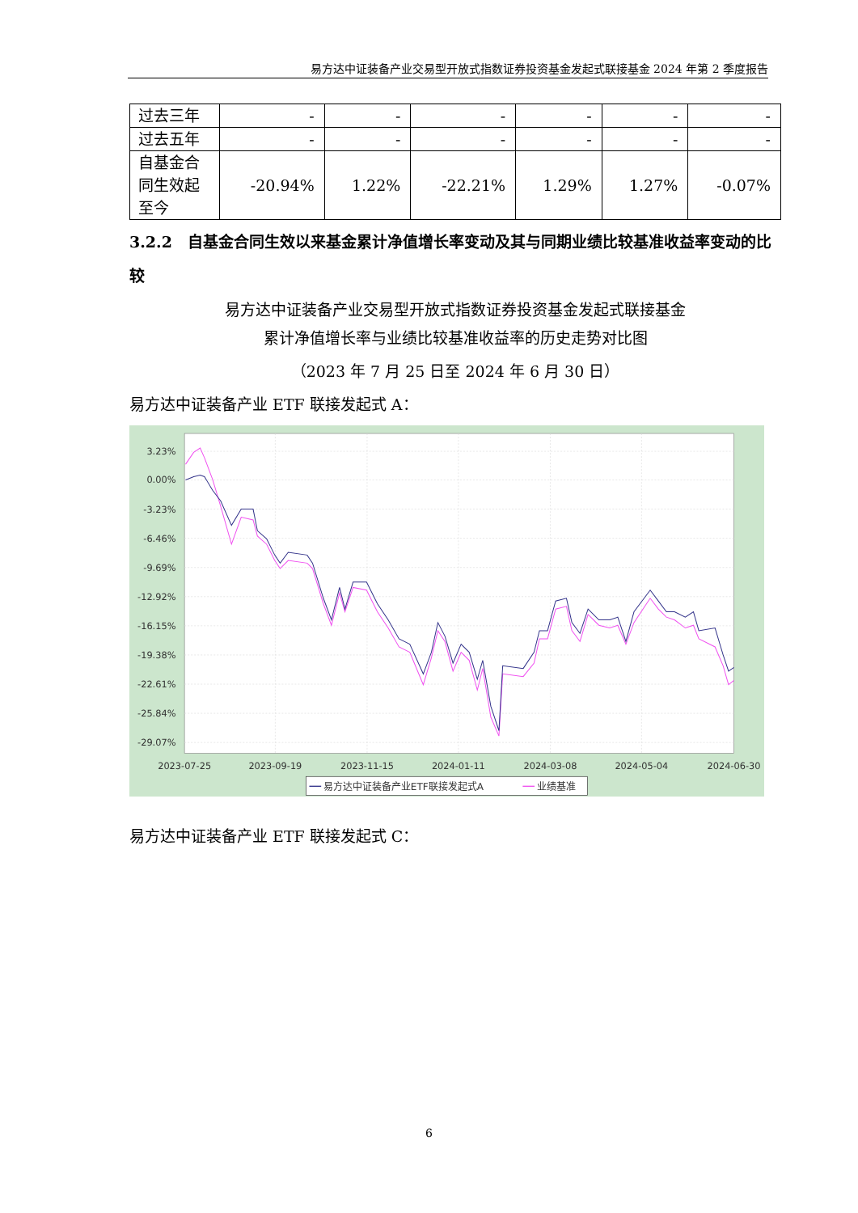易方达中证装备产业交易型开放式指数证券投资基金发起式联接基金 2024 年第 2 季度报告
| 过去三年 | - | - | - | - | - | - |
| 过去五年 | - | - | - | - | - | - |
| 自基金合同生效起至今 | -20.94% | 1.22% | -22.21% | 1.29% | 1.27% | -0.07% |
3.2.2　自基金合同生效以来基金累计净值增长率变动及其与同期业绩比较基准收益率变动的比较
易方达中证装备产业交易型开放式指数证券投资基金发起式联接基金
累计净值增长率与业绩比较基准收益率的历史走势对比图
（2023 年 7 月 25 日至 2024 年 6 月 30 日）
易方达中证装备产业 ETF 联接发起式 A：
3.23%
0.00%
-3.23%
-6.46%
-9.69%
-12.92%
-16.15%
-19.38%
-22.61%
-25.84%
-29.07%
2023-07-25
2023-09-19
2023-11-15
2024-01-11
2024-03-08
2024-05-04
2024-06-30
易方达中证装备产业ETF联接发起式A
业绩基准
易方达中证装备产业 ETF 联接发起式 C：
6